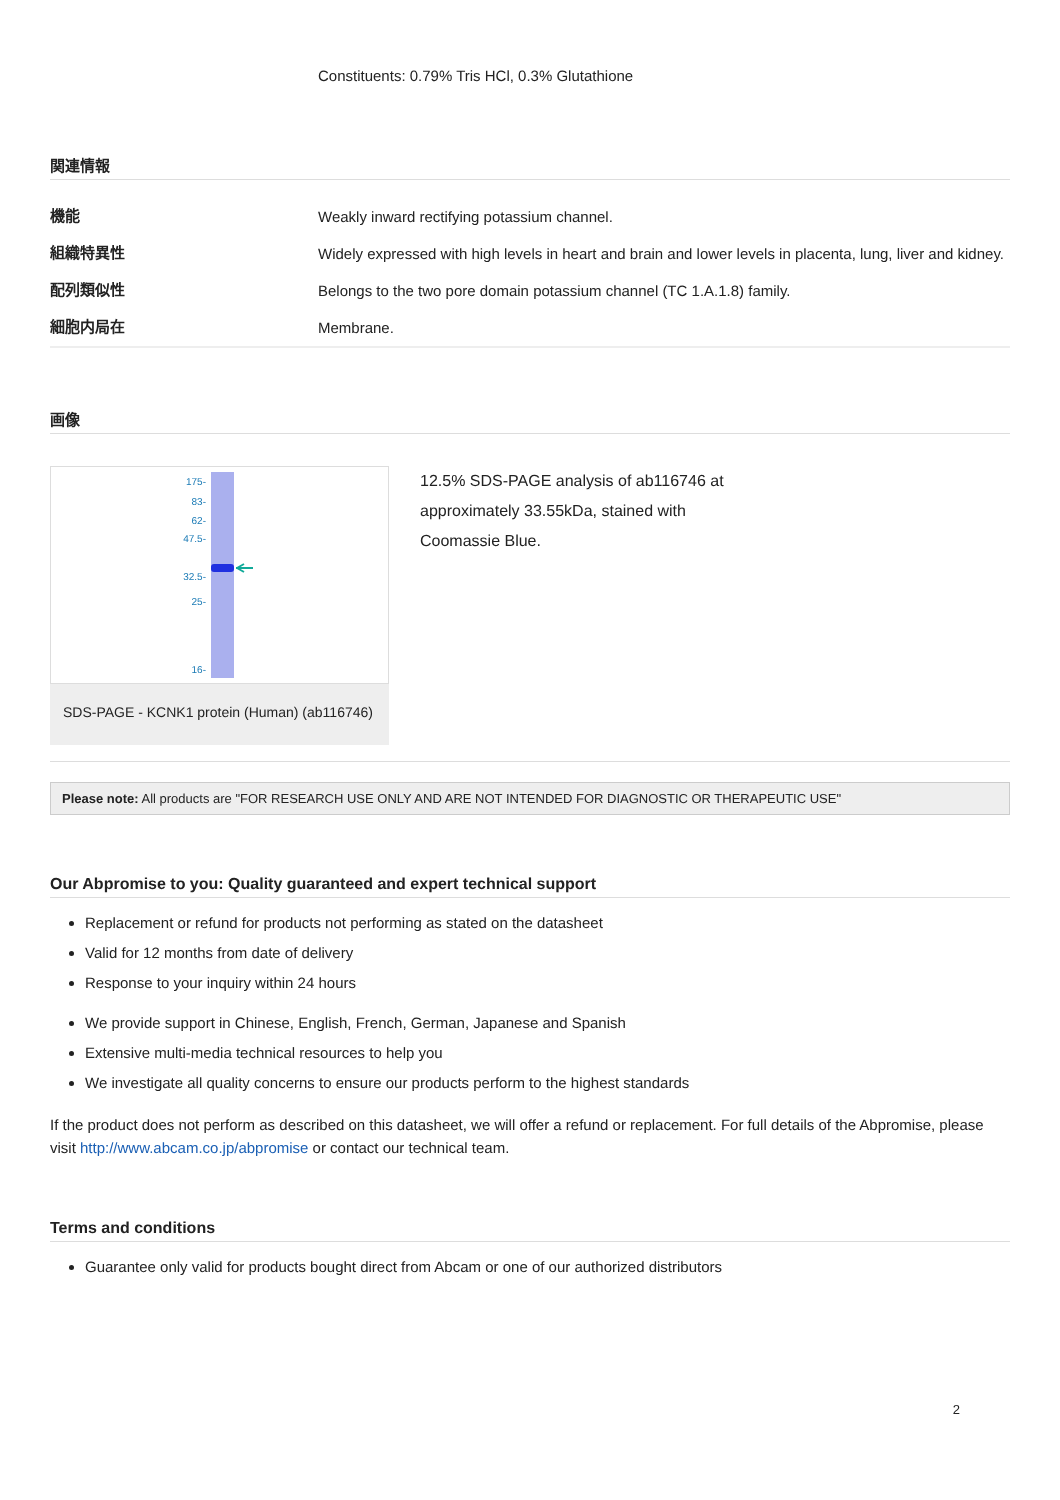Constituents: 0.79% Tris HCl, 0.3% Glutathione
関連情報
| 機能 | Weakly inward rectifying potassium channel. |
| 組織特異性 | Widely expressed with high levels in heart and brain and lower levels in placenta, lung, liver and kidney. |
| 配列類似性 | Belongs to the two pore domain potassium channel (TC 1.A.1.8) family. |
| 細胞内局在 | Membrane. |
画像
175-
83-
62-
47.5-
32.5-
25-
16-
SDS-PAGE - KCNK1 protein (Human) (ab116746)
12.5% SDS-PAGE analysis of ab116746 at approximately 33.55kDa, stained with Coomassie Blue.
Please note: All products are "FOR RESEARCH USE ONLY AND ARE NOT INTENDED FOR DIAGNOSTIC OR THERAPEUTIC USE"
Our Abpromise to you: Quality guaranteed and expert technical support
Replacement or refund for products not performing as stated on the datasheet
Valid for 12 months from date of delivery
Response to your inquiry within 24 hours
We provide support in Chinese, English, French, German, Japanese and Spanish
Extensive multi-media technical resources to help you
We investigate all quality concerns to ensure our products perform to the highest standards
If the product does not perform as described on this datasheet, we will offer a refund or replacement. For full details of the Abpromise, please visit http://www.abcam.co.jp/abpromise or contact our technical team.
Terms and conditions
Guarantee only valid for products bought direct from Abcam or one of our authorized distributors
2